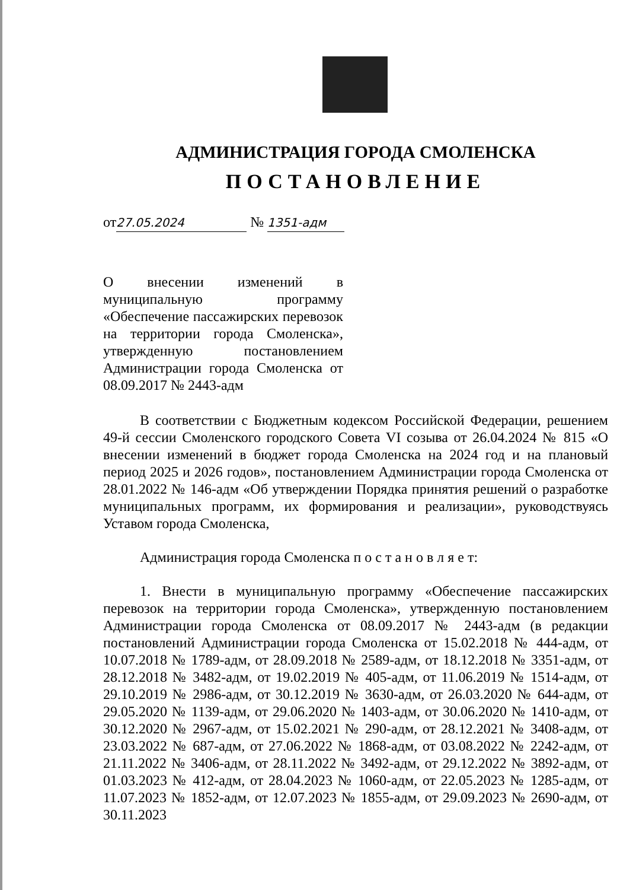АДМИНИСТРАЦИЯ ГОРОДА СМОЛЕНСКА
ПОСТАНОВЛЕНИЕ
от 27.05.2024 № 1351-адм
О внесении изменений в муниципальную программу «Обеспечение пассажирских перевозок на территории города Смоленска», утвержденную постановлением Администрации города Смоленска от 08.09.2017 № 2443-адм
В соответствии с Бюджетным кодексом Российской Федерации, решением 49-й сессии Смоленского городского Совета VI созыва от 26.04.2024 № 815 «О внесении изменений в бюджет города Смоленска на 2024 год и на плановый период 2025 и 2026 годов», постановлением Администрации города Смоленска от 28.01.2022 № 146-адм «Об утверждении Порядка принятия решений о разработке муниципальных программ, их формирования и реализации», руководствуясь Уставом города Смоленска,
Администрация города Смоленска п о с т а н о в л я е т:
1. Внести в муниципальную программу «Обеспечение пассажирских перевозок на территории города Смоленска», утвержденную постановлением Администрации города Смоленска от 08.09.2017 № 2443-адм (в редакции постановлений Администрации города Смоленска от 15.02.2018 № 444-адм, от 10.07.2018 № 1789-адм, от 28.09.2018 № 2589-адм, от 18.12.2018 № 3351-адм, от 28.12.2018 № 3482-адм, от 19.02.2019 № 405-адм, от 11.06.2019 № 1514-адм, от 29.10.2019 № 2986-адм, от 30.12.2019 № 3630-адм, от 26.03.2020 № 644-адм, от 29.05.2020 № 1139-адм, от 29.06.2020 № 1403-адм, от 30.06.2020 № 1410-адм, от 30.12.2020 № 2967-адм, от 15.02.2021 № 290-адм, от 28.12.2021 № 3408-адм, от 23.03.2022 № 687-адм, от 27.06.2022 № 1868-адм, от 03.08.2022 № 2242-адм, от 21.11.2022 № 3406-адм, от 28.11.2022 № 3492-адм, от 29.12.2022 № 3892-адм, от 01.03.2023 № 412-адм, от 28.04.2023 № 1060-адм, от 22.05.2023 № 1285-адм, от 11.07.2023 № 1852-адм, от 12.07.2023 № 1855-адм, от 29.09.2023 № 2690-адм, от 30.11.2023